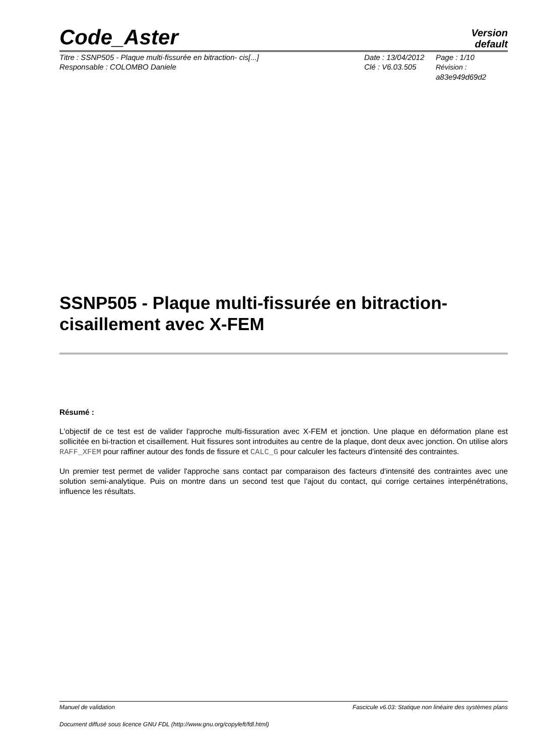Code_Aster
Version
default
Titre : SSNP505 - Plaque multi-fissurée en bitraction- cis[...]
Responsable : COLOMBO Daniele
Date : 13/04/2012
Clé : V6.03.505
Page : 1/10
Révision :
a83e949d69d2
SSNP505 - Plaque multi-fissurée en bitraction-cisaillement avec X-FEM
Résumé :
L'objectif de ce test est de valider l'approche multi-fissuration avec X-FEM et jonction. Une plaque en déformation plane est sollicitée en bi-traction et cisaillement. Huit fissures sont introduites au centre de la plaque, dont deux avec jonction. On utilise alors RAFF_XFEM pour raffiner autour des fonds de fissure et CALC_G pour calculer les facteurs d'intensité des contraintes.
Un premier test permet de valider l'approche sans contact par comparaison des facteurs d'intensité des contraintes avec une solution semi-analytique. Puis on montre dans un second test que l'ajout du contact, qui corrige certaines interpénétrations, influence les résultats.
Manuel de validation Fascicule v6.03: Statique non linéaire des systèmes plans
Document diffusé sous licence GNU FDL (http://www.gnu.org/copyleft/fdl.html)